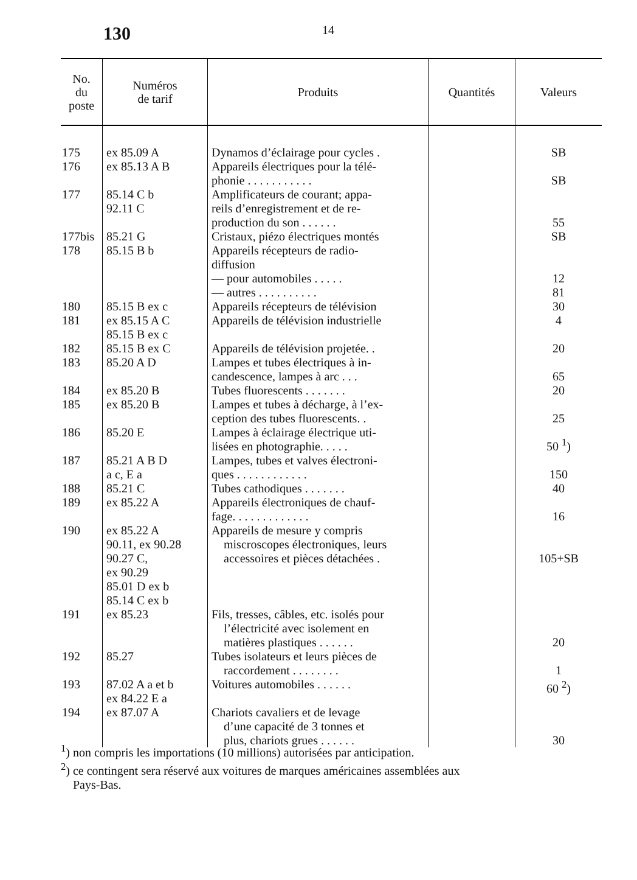130
14
| No. du poste | Numéros de tarif | Produits | Quantités | Valeurs |
| --- | --- | --- | --- | --- |
| 175 | ex 85.09 A | Dynamos d’éclairage pour cycles . | | SB |
| 176 | ex 85.13 A B | Appareils électriques pour la télé- phonie . . . . . . . . . . . | | SB |
| 177 | 85.14 C b 92.11 C | Amplificateurs de courant; appa- reils d’enregistrement et de re- production du son . . . . . . | | 55 |
| 177bis | 85.21 G | Cristaux, piézo électriques montés | | SB |
| 178 | 85.15 B b | Appareils récepteurs de radio- diffusion — pour automobiles . . . . . — autres . . . . . . . . . . | | 12 81 |
| 180 | 85.15 B ex c | Appareils récepteurs de télévision | | 30 |
| 181 | ex 85.15 A C 85.15 B ex c | Appareils de télévision industrielle | | 4 |
| 182 | 85.15 B ex C | Appareils de télévision projetée. . | | 20 |
| 183 | 85.20 A D | Lampes et tubes électriques à in- candescence, lampes à arc . . . | | 65 |
| 184 | ex 85.20 B | Tubes fluorescents . . . . . . . | | 20 |
| 185 | ex 85.20 B | Lampes et tubes à décharge, à l’ex- ception des tubes fluorescents. . | | 25 |
| 186 | 85.20 E | Lampes à éclairage électrique uti- lisées en photographie. . . . . | | 50 <sup>1</sup>) |
| 187 | 85.21 A B D a c, E a | Lampes, tubes et valves électroni- ques . . . . . . . . . . . . | | 150 |
| 188 | 85.21 C | Tubes cathodiques . . . . . . . | | 40 |
| 189 | ex 85.22 A | Appareils électroniques de chauf- fage. . . . . . . . . . . . . | | 16 |
| 190 | ex 85.22 A 90.11, ex 90.28 90.27 C, ex 90.29 85.01 D ex b 85.14 C ex b | Appareils de mesure y compris miscroscopes électroniques, leurs accessoires et pièces détachées . | | 105+SB |
| 191 | ex 85.23 | Fils, tresses, câbles, etc. isolés pour l’électricité avec isolement en matières plastiques . . . . . . | | 20 |
| 192 | 85.27 | Tubes isolateurs et leurs pièces de raccordement . . . . . . . . | | 1 |
| 193 | 87.02 A a et b ex 84.22 E a | Voitures automobiles . . . . . . | | 60 <sup>2</sup>) |
| 194 | ex 87.07 A | Chariots cavaliers et de levage d’une capacité de 3 tonnes et plus, chariots grues . . . . . . | | 30 |
<sup>1</sup>) non compris les importations (10 millions) autorisées par anticipation.
<sup>2</sup>) ce contingent sera réservé aux voitures de marques américaines assemblées aux
Pays-Bas.